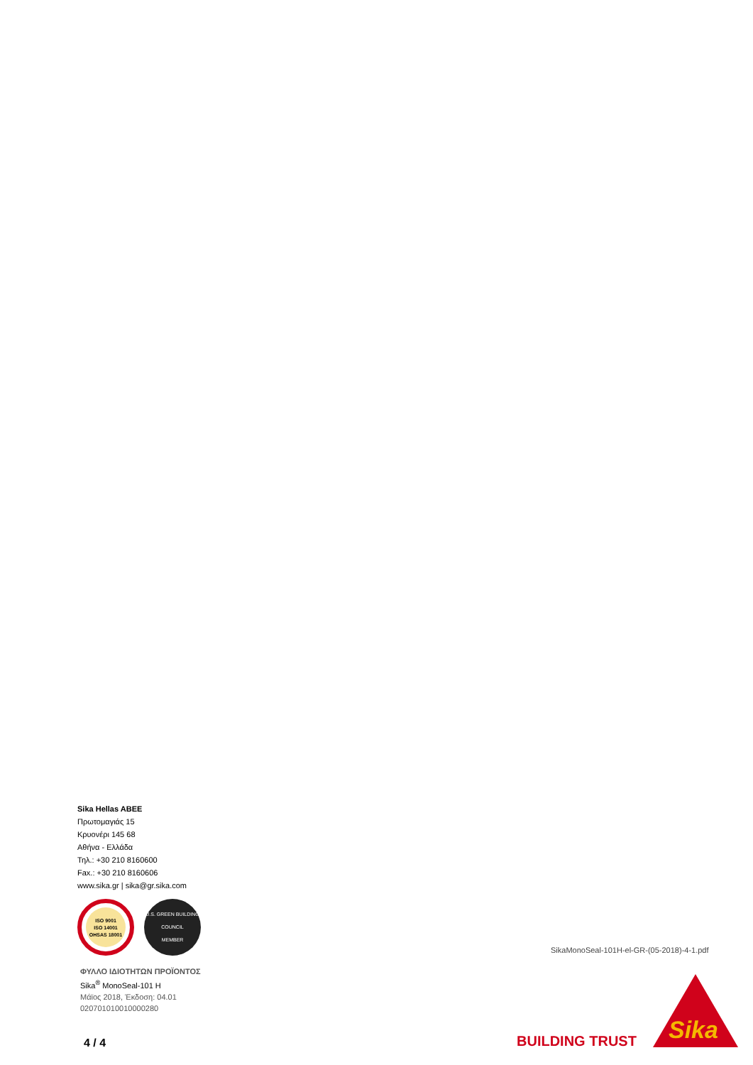Sika Hellas ABEE
Πρωτομαγιάς 15
Κρυονέρι 145 68
Αθήνα - Ελλάδα
Τηλ.: +30 210 8160600
Fax.: +30 210 8160606
www.sika.gr | sika@gr.sika.com
ISO 9001
ISO 14001
OHSAS 18001
U.S. GREEN BUILDING COUNCIL
MEMBER
ΦΥΛΛΟ ΙΔΙΟΤΗΤΩΝ ΠΡΟΪΟΝΤΟΣ
Sika<sup>®</sup> MonoSeal-101 H
Μάϊος 2018, Έκδοση: 04.01
020701010010000280
SikaMonoSeal-101H-el-GR-(05-2018)-4-1.pdf
4 / 4 BUILDING TRUST
Sika